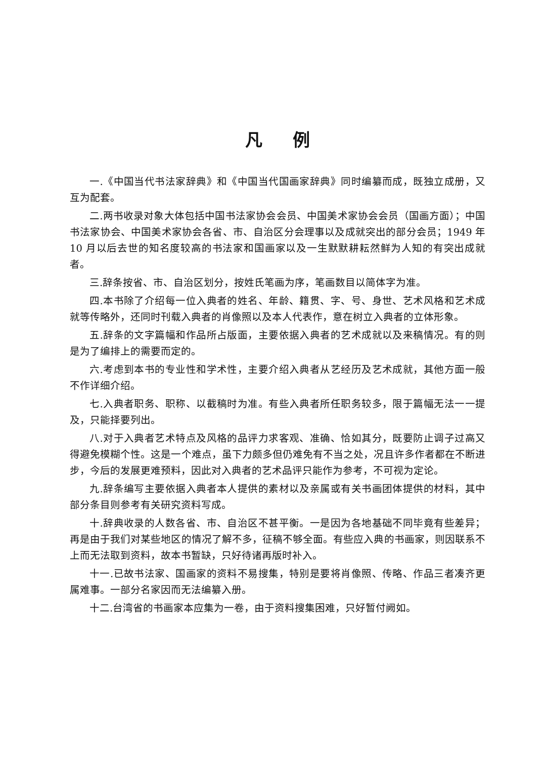凡例
一.《中国当代书法家辞典》和《中国当代国画家辞典》同时编纂而成，既独立成册，又互为配套。
二.两书收录对象大体包括中国书法家协会会员、中国美术家协会会员（国画方面）；中国书法家协会、中国美术家协会各省、市、自治区分会理事以及成就突出的部分会员；1949 年 10 月以后去世的知名度较高的书法家和国画家以及一生默默耕耘然鲜为人知的有突出成就者。
三.辞条按省、市、自治区划分，按姓氏笔画为序，笔画数目以简体字为准。
四.本书除了介绍每一位入典者的姓名、年龄、籍贯、字、号、身世、艺术风格和艺术成就等传略外，还同时刊载入典者的肖像照以及本人代表作，意在树立入典者的立体形象。
五.辞条的文字篇幅和作品所占版面，主要依据入典者的艺术成就以及来稿情况。有的则是为了编排上的需要而定的。
六.考虑到本书的专业性和学术性，主要介绍入典者从艺经历及艺术成就，其他方面一般不作详细介绍。
七.入典者职务、职称、以截稿时为准。有些入典者所任职务较多，限于篇幅无法一一提及，只能择要列出。
八.对于入典者艺术特点及风格的品评力求客观、准确、恰如其分，既要防止调子过高又得避免模糊个性。这是一个难点，虽下力颇多但仍难免有不当之处，况且许多作者都在不断进步，今后的发展更难预料，因此对入典者的艺术品评只能作为参考，不可视为定论。
九.辞条编写主要依据入典者本人提供的素材以及亲属或有关书画团体提供的材料，其中部分条目则参考有关研究资料写成。
十.辞典收录的人数各省、市、自治区不甚平衡。一是因为各地基础不同毕竟有些差异；再是由于我们对某些地区的情况了解不多，征稿不够全面。有些应入典的书画家，则因联系不上而无法取到资料，故本书暂缺，只好待诸再版时补入。
十一.已故书法家、国画家的资料不易搜集，特别是要将肖像照、传略、作品三者凑齐更属难事。一部分名家因而无法编纂入册。
十二.台湾省的书画家本应集为一卷，由于资料搜集困难，只好暂付阙如。